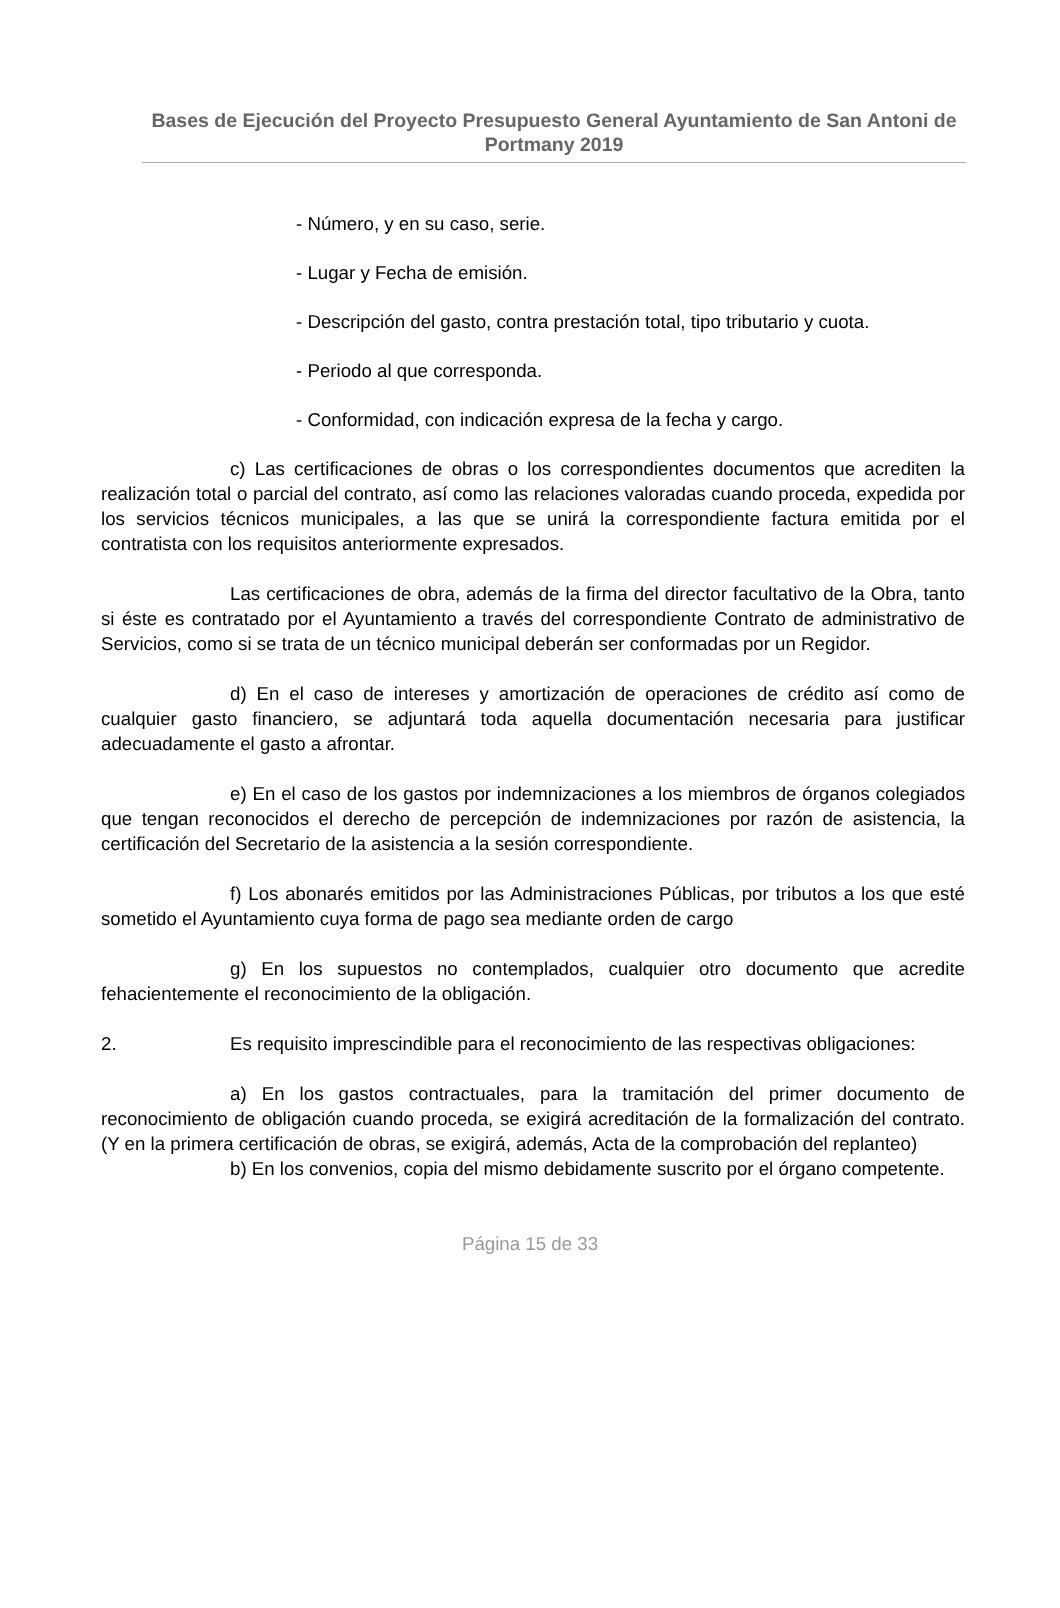Bases de Ejecución del Proyecto Presupuesto General Ayuntamiento de San Antoni de Portmany 2019
- Número, y en su caso, serie.
- Lugar y Fecha de emisión.
- Descripción del gasto, contra prestación total, tipo tributario y cuota.
- Periodo al que corresponda.
- Conformidad, con indicación expresa de la fecha y cargo.
c) Las certificaciones de obras o los correspondientes documentos que acrediten la realización total o parcial del contrato, así como las relaciones valoradas cuando proceda, expedida por los servicios técnicos municipales, a las que se unirá la correspondiente factura emitida por el contratista con los requisitos anteriormente expresados.
Las certificaciones de obra, además de la firma del director facultativo de la Obra, tanto si éste es contratado por el Ayuntamiento a través del correspondiente Contrato de administrativo de Servicios, como si se trata de un técnico municipal deberán ser conformadas por un Regidor.
d) En el caso de intereses y amortización de operaciones de crédito así como de cualquier gasto financiero, se adjuntará toda aquella documentación necesaria para justificar adecuadamente el gasto a afrontar.
e) En el caso de los gastos por indemnizaciones a los miembros de órganos colegiados que tengan reconocidos el derecho de percepción de indemnizaciones por razón de asistencia, la certificación del Secretario de la asistencia a la sesión correspondiente.
f) Los abonarés emitidos por las Administraciones Públicas, por tributos a los que esté sometido el Ayuntamiento cuya forma de pago sea mediante orden de cargo
g) En los supuestos no contemplados, cualquier otro documento que acredite fehacientemente el reconocimiento de la obligación.
2. Es requisito imprescindible para el reconocimiento de las respectivas obligaciones:
a) En los gastos contractuales, para la tramitación del primer documento de reconocimiento de obligación cuando proceda, se exigirá acreditación de la formalización del contrato. (Y en la primera certificación de obras, se exigirá, además, Acta de la comprobación del replanteo)
b) En los convenios, copia del mismo debidamente suscrito por el órgano competente.
Página 15 de 33